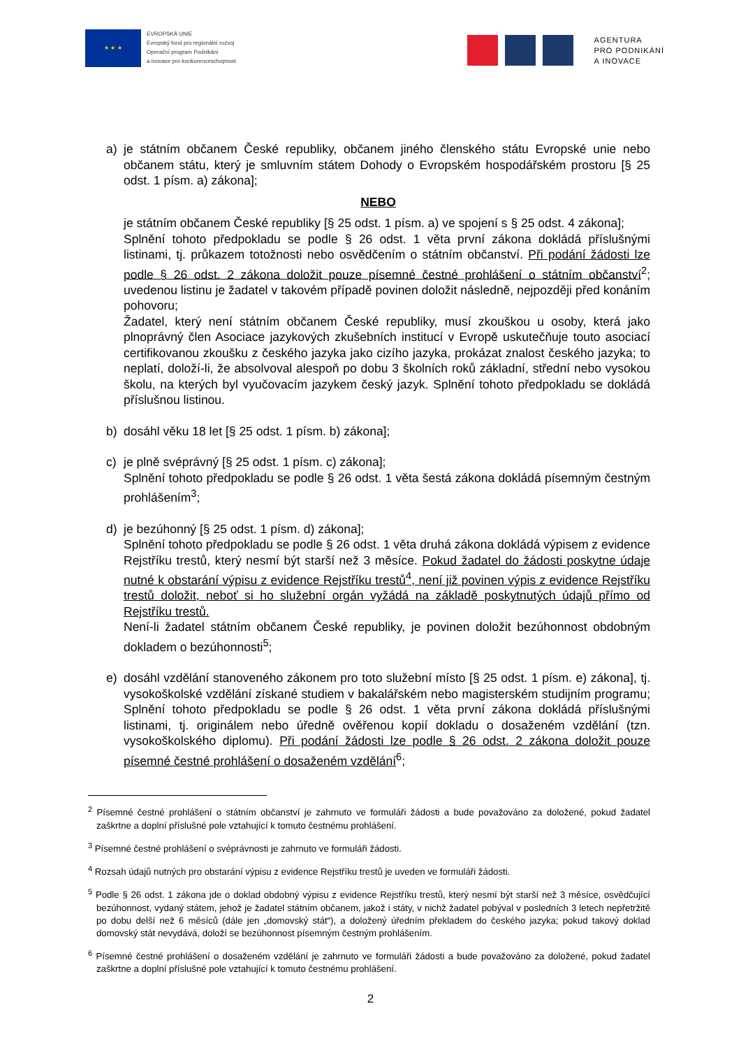★ ★ ★
EVROPSKÁ UNIE
Evropský fond pro regionální rozvoj
Operační program Podnikání
a inovace pro konkurenceschopnost
AGENTURA
PRO PODNIKÁNÍ
A INOVACE
a) je státním občanem České republiky, občanem jiného členského státu Evropské unie nebo občanem státu, který je smluvním státem Dohody o Evropském hospodářském prostoru [§ 25 odst. 1 písm. a) zákona];
NEBO
je státním občanem České republiky [§ 25 odst. 1 písm. a) ve spojení s § 25 odst. 4 zákona];
Splnění tohoto předpokladu se podle § 26 odst. 1 věta první zákona dokládá příslušnými listinami, tj. průkazem totožnosti nebo osvědčením o státním občanství. Při podání žádosti lze podle § 26 odst. 2 zákona doložit pouze písemné čestné prohlášení o státním občanství<sup>2</sup>; uvedenou listinu je žadatel v takovém případě povinen doložit následně, nejpozději před konáním pohovoru;
Žadatel, který není státním občanem České republiky, musí zkouškou u osoby, která jako plnoprávný člen Asociace jazykových zkušebních institucí v Evropě uskutečňuje touto asociací certifikovanou zkoušku z českého jazyka jako cizího jazyka, prokázat znalost českého jazyka; to neplatí, doloží-li, že absolvoval alespoň po dobu 3 školních roků základní, střední nebo vysokou školu, na kterých byl vyučovacím jazykem český jazyk. Splnění tohoto předpokladu se dokládá příslušnou listinou.
b) dosáhl věku 18 let [§ 25 odst. 1 písm. b) zákona];
c) je plně svéprávný [§ 25 odst. 1 písm. c) zákona];
Splnění tohoto předpokladu se podle § 26 odst. 1 věta šestá zákona dokládá písemným čestným prohlášením<sup>3</sup>;
d) je bezúhonný [§ 25 odst. 1 písm. d) zákona];
Splnění tohoto předpokladu se podle § 26 odst. 1 věta druhá zákona dokládá výpisem z evidence Rejstříku trestů, který nesmí být starší než 3 měsíce. Pokud žadatel do žádosti poskytne údaje nutné k obstarání výpisu z evidence Rejstříku trestů<sup>4</sup>, není již povinen výpis z evidence Rejstříku trestů doložit, neboť si ho služební orgán vyžádá na základě poskytnutých údajů přímo od Rejstříku trestů.
Není-li žadatel státním občanem České republiky, je povinen doložit bezúhonnost obdobným dokladem o bezúhonnosti<sup>5</sup>;
e) dosáhl vzdělání stanoveného zákonem pro toto služební místo [§ 25 odst. 1 písm. e) zákona], tj. vysokoškolské vzdělání získané studiem v bakalářském nebo magisterském studijním programu; Splnění tohoto předpokladu se podle § 26 odst. 1 věta první zákona dokládá příslušnými listinami, tj. originálem nebo úředně ověřenou kopií dokladu o dosaženém vzdělání (tzn. vysokoškolského diplomu). Při podání žádosti lze podle § 26 odst. 2 zákona doložit pouze písemné čestné prohlášení o dosaženém vzdělání<sup>6</sup>;
<sup>2</sup> Písemné čestné prohlášení o státním občanství je zahrnuto ve formuláři žádosti a bude považováno za doložené, pokud žadatel zaškrtne a doplní příslušné pole vztahující k tomuto čestnému prohlášení.
<sup>3</sup> Písemné čestné prohlášení o svéprávnosti je zahrnuto ve formuláři žádosti.
<sup>4</sup> Rozsah údajů nutných pro obstarání výpisu z evidence Rejstříku trestů je uveden ve formuláři žádosti.
<sup>5</sup> Podle § 26 odst. 1 zákona jde o doklad obdobný výpisu z evidence Rejstříku trestů, který nesmí být starší než 3 měsíce, osvědčující bezúhonnost, vydaný státem, jehož je žadatel státním občanem, jakož i státy, v nichž žadatel pobýval v posledních 3 letech nepřetržitě po dobu delší než 6 měsíců (dále jen „domovský stát“), a doložený úředním překladem do českého jazyka; pokud takový doklad domovský stát nevydává, doloží se bezúhonnost písemným čestným prohlášením.
<sup>6</sup> Písemné čestné prohlášení o dosaženém vzdělání je zahrnuto ve formuláři žádosti a bude považováno za doložené, pokud žadatel zaškrtne a doplní příslušné pole vztahující k tomuto čestnému prohlášení.
2